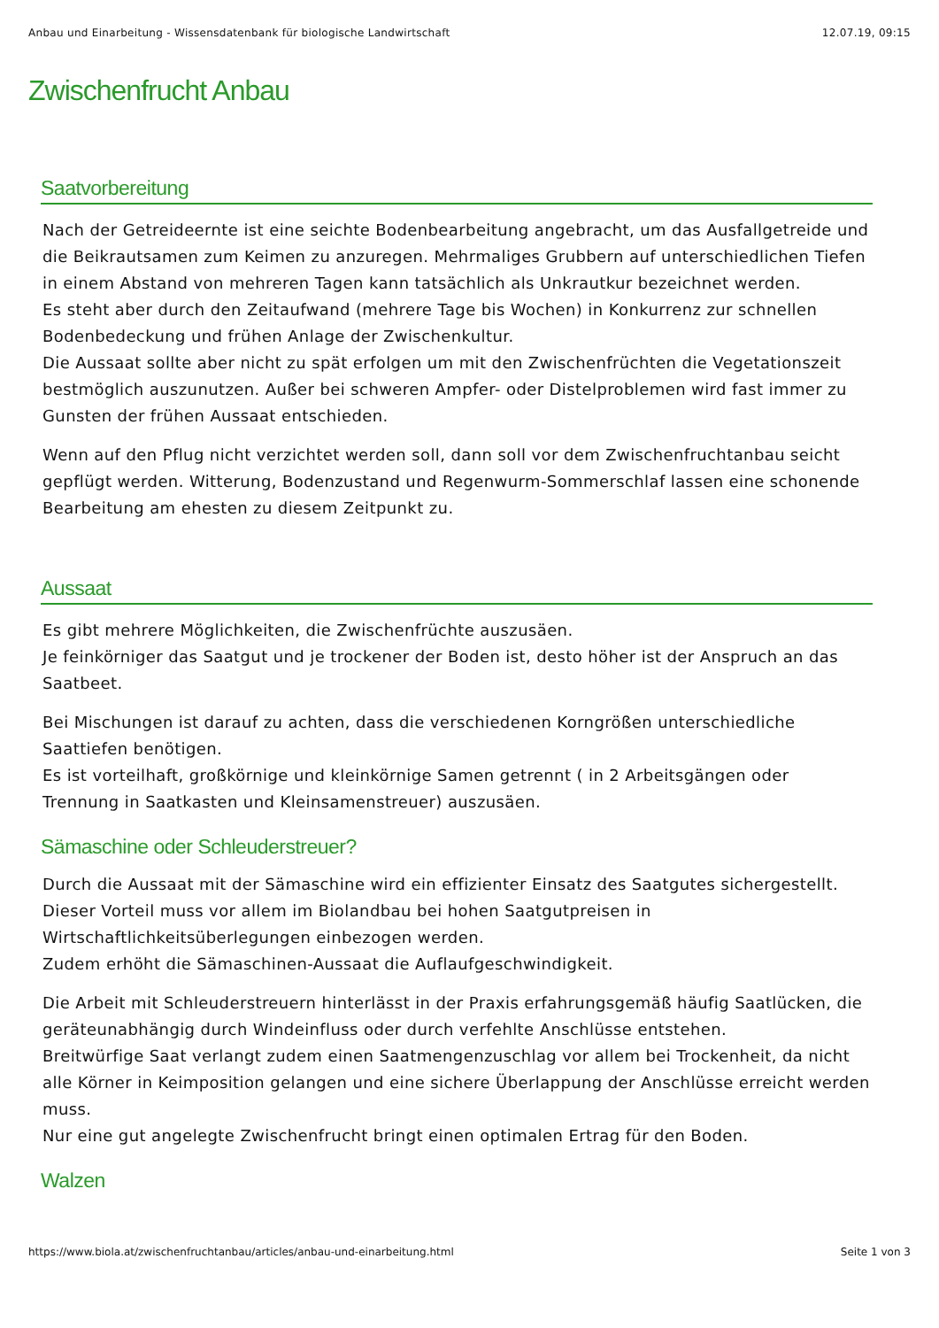Anbau und Einarbeitung - Wissensdatenbank für biologische Landwirtschaft 12.07.19, 09:15
Zwischenfrucht Anbau
Saatvorbereitung
Nach der Getreideernte ist eine seichte Bodenbearbeitung angebracht, um das Ausfallgetreide und die Beikrautsamen zum Keimen zu anzuregen. Mehrmaliges Grubbern auf unterschiedlichen Tiefen in einem Abstand von mehreren Tagen kann tatsächlich als Unkrautkur bezeichnet werden.
Es steht aber durch den Zeitaufwand (mehrere Tage bis Wochen) in Konkurrenz zur schnellen Bodenbedeckung und frühen Anlage der Zwischenkultur.
Die Aussaat sollte aber nicht zu spät erfolgen um mit den Zwischenfrüchten die Vegetationszeit bestmöglich auszunutzen. Außer bei schweren Ampfer- oder Distelproblemen wird fast immer zu Gunsten der frühen Aussaat entschieden.
Wenn auf den Pflug nicht verzichtet werden soll, dann soll vor dem Zwischenfruchtanbau seicht gepflügt werden. Witterung, Bodenzustand und Regenwurm-Sommerschlaf lassen eine schonende Bearbeitung am ehesten zu diesem Zeitpunkt zu.
Aussaat
Es gibt mehrere Möglichkeiten, die Zwischenfrüchte auszusäen.
Je feinkörniger das Saatgut und je trockener der Boden ist, desto höher ist der Anspruch an das Saatbeet.
Bei Mischungen ist darauf zu achten, dass die verschiedenen Korngrößen unterschiedliche Saattiefen benötigen.
Es ist vorteilhaft, großkörnige und kleinkörnige Samen getrennt ( in 2 Arbeitsgängen oder Trennung in Saatkasten und Kleinsamenstreuer) auszusäen.
Sämaschine oder Schleuderstreuer?
Durch die Aussaat mit der Sämaschine wird ein effizienter Einsatz des Saatgutes sichergestellt. Dieser Vorteil muss vor allem im Biolandbau bei hohen Saatgutpreisen in Wirtschaftlichkeitsüberlegungen einbezogen werden.
Zudem erhöht die Sämaschinen-Aussaat die Auflaufgeschwindigkeit.
Die Arbeit mit Schleuderstreuern hinterlässt in der Praxis erfahrungsgemäß häufig Saatlücken, die geräteunabhängig durch Windeinfluss oder durch verfehlte Anschlüsse entstehen.
Breitwürfige Saat verlangt zudem einen Saatmengenzuschlag vor allem bei Trockenheit, da nicht alle Körner in Keimposition gelangen und eine sichere Überlappung der Anschlüsse erreicht werden muss.
Nur eine gut angelegte Zwischenfrucht bringt einen optimalen Ertrag für den Boden.
Walzen
https://www.biola.at/zwischenfruchtanbau/articles/anbau-und-einarbeitung.html Seite 1 von 3